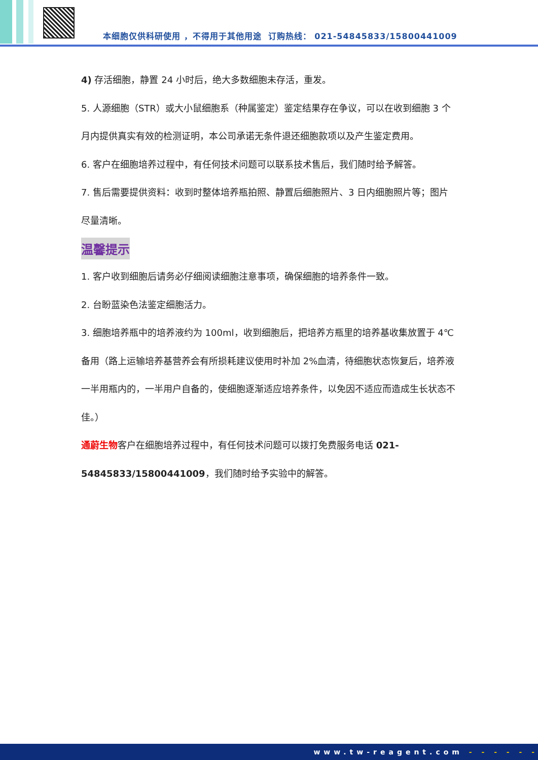本细胞仅供科研使用 ，不得用于其他用途 订购热线： 021-54845833/15800441009
4) 存活细胞，静置 24 小时后，绝大多数细胞未存活，重发。
5. 人源细胞（STR）或大小鼠细胞系（种属鉴定）鉴定结果存在争议，可以在收到细胞 3 个月内提供真实有效的检测证明，本公司承诺无条件退还细胞款项以及产生鉴定费用。
6. 客户在细胞培养过程中，有任何技术问题可以联系技术售后，我们随时给予解答。
7. 售后需要提供资料：收到时整体培养瓶拍照、静置后细胞照片、3 日内细胞照片等；图片尽量清晰。
温馨提示
1. 客户收到细胞后请务必仔细阅读细胞注意事项，确保细胞的培养条件一致。
2. 台盼蓝染色法鉴定细胞活力。
3. 细胞培养瓶中的培养液约为 100ml，收到细胞后，把培养方瓶里的培养基收集放置于 4℃备用（路上运输培养基营养会有所损耗建议使用时补加 2%血清，待细胞状态恢复后，培养液一半用瓶内的，一半用户自备的，使细胞逐渐适应培养条件，以免因不适应而造成生长状态不佳。）
通蔚生物客户在细胞培养过程中，有任何技术问题可以拨打免费服务电话 021-54845833/15800441009，我们随时给予实验中的解答。
www.tw-reagent.com - - - - - -